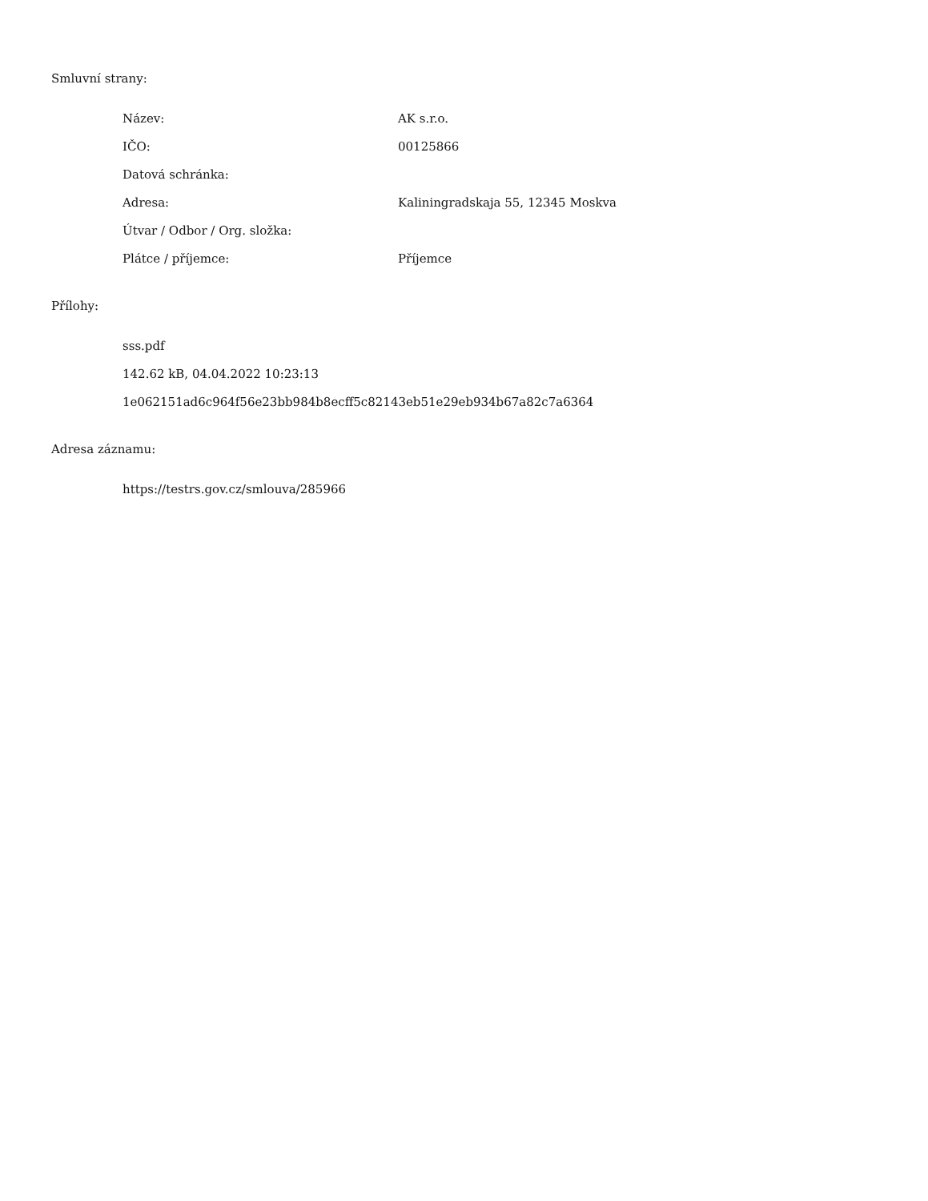Smluvní strany:
| Název: | AK s.r.o. |
| IČO: | 00125866 |
| Datová schránka: | |
| Adresa: | Kaliningradskaja 55, 12345 Moskva |
| Útvar / Odbor / Org. složka: | |
| Plátce / příjemce: | Příjemce |
Přílohy:
sss.pdf
142.62 kB, 04.04.2022 10:23:13
1e062151ad6c964f56e23bb984b8ecff5c82143eb51e29eb934b67a82c7a6364
Adresa záznamu:
https://testrs.gov.cz/smlouva/285966